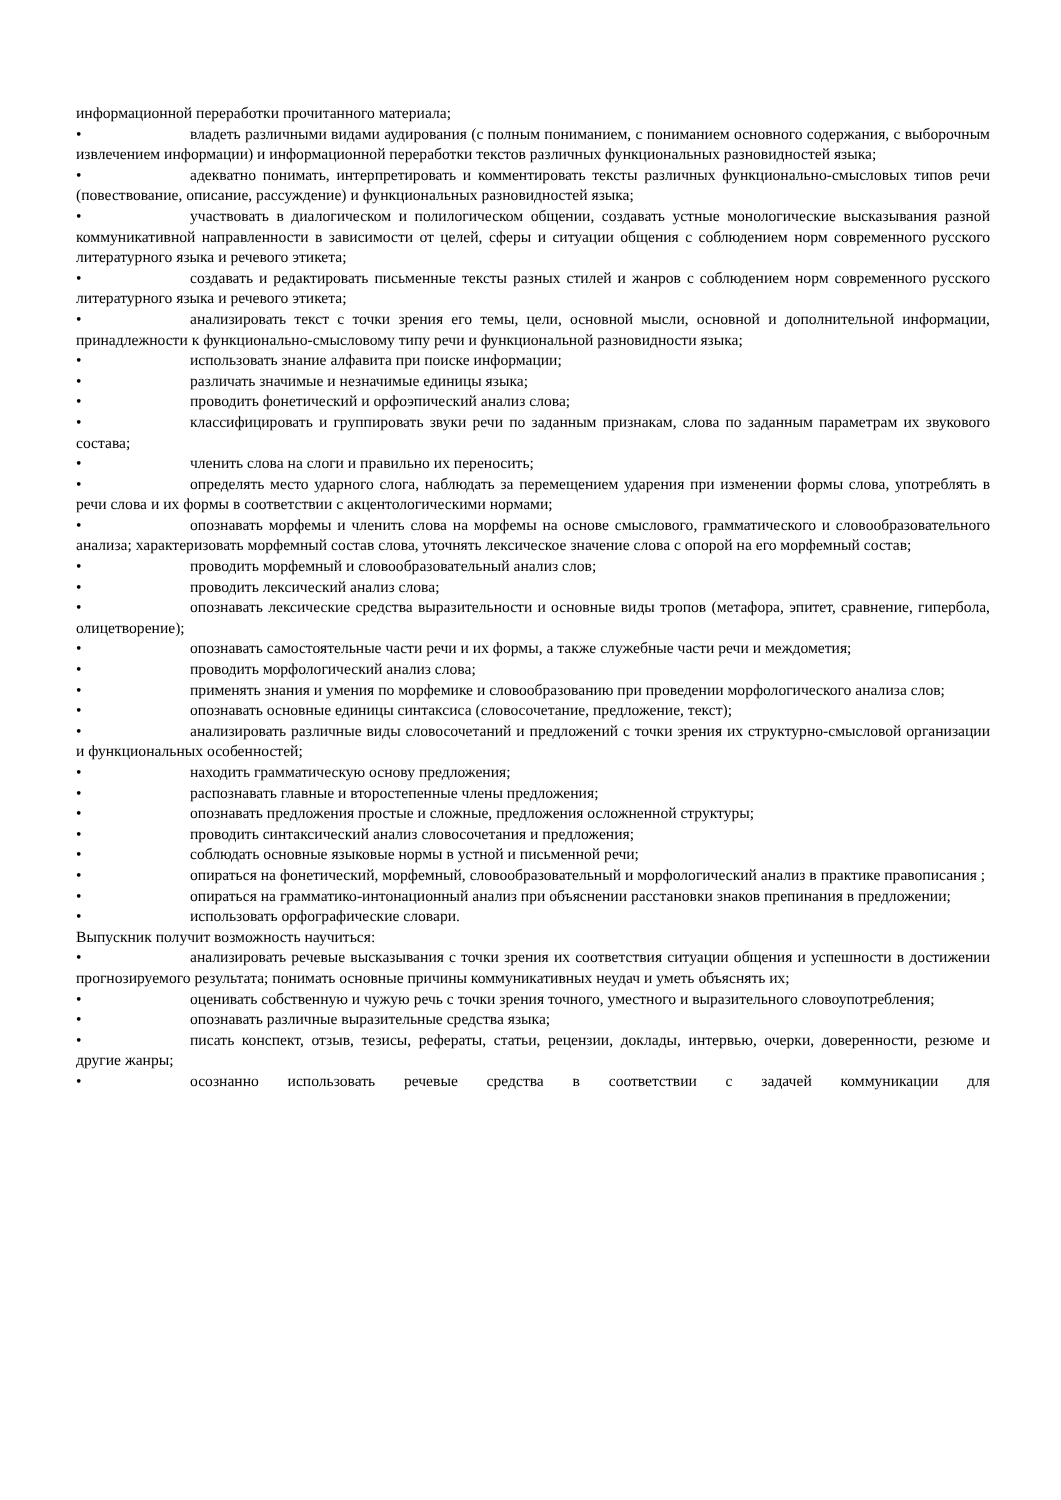информационной переработки прочитанного материала;
• владеть различными видами аудирования (с полным пониманием, с пониманием основного содержания, с выборочным извлечением информации) и информационной переработки текстов различных функциональных разновидностей языка;
• адекватно понимать, интерпретировать и комментировать тексты различных функционально-смысловых типов речи (повествование, описание, рассуждение) и функциональных разновидностей языка;
• участвовать в диалогическом и полилогическом общении, создавать устные монологические высказывания разной коммуникативной направленности в зависимости от целей, сферы и ситуации общения с соблюдением норм современного русского литературного языка и речевого этикета;
• создавать и редактировать письменные тексты разных стилей и жанров с соблюдением норм современного русского литературного языка и речевого этикета;
• анализировать текст с точки зрения его темы, цели, основной мысли, основной и дополнительной информации, принадлежности к функционально-смысловому типу речи и функциональной разновидности языка;
• использовать знание алфавита при поиске информации;
• различать значимые и незначимые единицы языка;
• проводить фонетический и орфоэпический анализ слова;
• классифицировать и группировать звуки речи по заданным признакам, слова по заданным параметрам их звукового состава;
• членить слова на слоги и правильно их переносить;
• определять место ударного слога, наблюдать за перемещением ударения при изменении формы слова, употреблять в речи слова и их формы в соответствии с акцентологическими нормами;
• опознавать морфемы и членить слова на морфемы на основе смыслового, грамматического и словообразовательного анализа; характеризовать морфемный состав слова, уточнять лексическое значение слова с опорой на его морфемный состав;
• проводить морфемный и словообразовательный анализ слов;
• проводить лексический анализ слова;
• опознавать лексические средства выразительности и основные виды тропов (метафора, эпитет, сравнение, гипербола, олицетворение);
• опознавать самостоятельные части речи и их формы, а также служебные части речи и междометия;
• проводить морфологический анализ слова;
• применять знания и умения по морфемике и словообразованию при проведении морфологического анализа слов;
• опознавать основные единицы синтаксиса (словосочетание, предложение, текст);
• анализировать различные виды словосочетаний и предложений с точки зрения их структурно-смысловой организации и функциональных особенностей;
• находить грамматическую основу предложения;
• распознавать главные и второстепенные члены предложения;
• опознавать предложения простые и сложные, предложения осложненной структуры;
• проводить синтаксический анализ словосочетания и предложения;
• соблюдать основные языковые нормы в устной и письменной речи;
• опираться на фонетический, морфемный, словообразовательный и морфологический анализ в практике правописания ;
• опираться на грамматико-интонационный анализ при объяснении расстановки знаков препинания в предложении;
• использовать орфографические словари.
Выпускник получит возможность научиться:
• анализировать речевые высказывания с точки зрения их соответствия ситуации общения и успешности в достижении прогнозируемого результата; понимать основные причины коммуникативных неудач и уметь объяснять их;
• оценивать собственную и чужую речь с точки зрения точного, уместного и выразительного словоупотребления;
• опознавать различные выразительные средства языка;
• писать конспект, отзыв, тезисы, рефераты, статьи, рецензии, доклады, интервью, очерки, доверенности, резюме и другие жанры;
• осознанно использовать речевые средства в соответствии с задачей коммуникации для